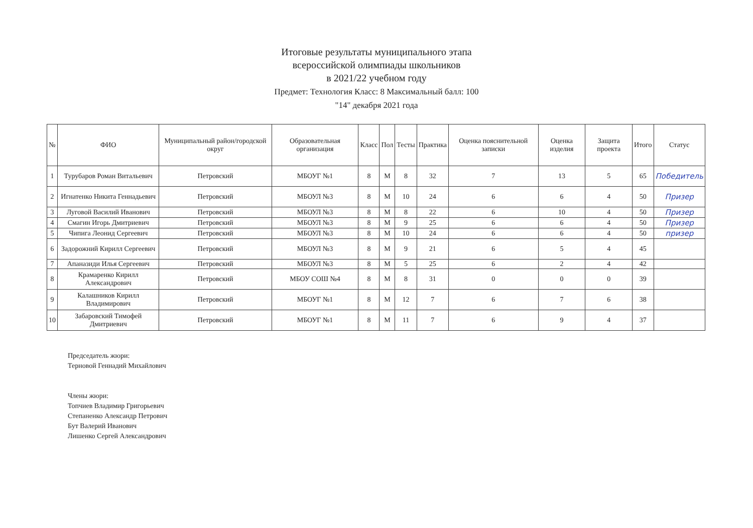Итоговые результаты муниципального этапа
всероссийской олимпиады школьников
в 2021/22 учебном году
Предмет: Технология Класс: 8 Максимальный балл: 100
"14" декабря 2021 года
| № | ФИО | Муниципальный район/городской округ | Образовательная организация | Класс | Пол | Тесты | Практика | Оценка пояснительной записки | Оценка изделия | Защита проекта | Итого | Статус |
| --- | --- | --- | --- | --- | --- | --- | --- | --- | --- | --- | --- | --- |
| 1 | Турубаров Роман Витальевич | Петровский | МБОУГ №1 | 8 | М | 8 | 32 | 7 | 13 | 5 | 65 | Победитель |
| 2 | Игнатенко Никита Геннадьевич | Петровский | МБОУЛ №3 | 8 | М | 10 | 24 | 6 | 6 | 4 | 50 | Призер |
| 3 | Луговой Василий Иванович | Петровский | МБОУЛ №3 | 8 | М | 8 | 22 | 6 | 10 | 4 | 50 | Призер |
| 4 | Смагин Игорь Дмитриевич | Петровский | МБОУЛ №3 | 8 | М | 9 | 25 | 6 | 6 | 4 | 50 | Призер |
| 5 | Чипига Леонид Сергеевич | Петровский | МБОУЛ №3 | 8 | М | 10 | 24 | 6 | 6 | 4 | 50 | призер |
| 6 | Задорожний Кирилл Сергеевич | Петровский | МБОУЛ №3 | 8 | М | 9 | 21 | 6 | 5 | 4 | 45 | |
| 7 | Апаназиди Илья Сергеевич | Петровский | МБОУЛ №3 | 8 | М | 5 | 25 | 6 | 2 | 4 | 42 | |
| 8 | Крамаренко Кирилл Александрович | Петровский | МБОУ СОШ №4 | 8 | М | 8 | 31 | 0 | 0 | 0 | 39 | |
| 9 | Калашников Кирилл Владимирович | Петровский | МБОУГ №1 | 8 | М | 12 | 7 | 6 | 7 | 6 | 38 | |
| 10 | Забаровский Тимофей Дмитриевич | Петровский | МБОУГ №1 | 8 | М | 11 | 7 | 6 | 9 | 4 | 37 | |
Председатель жюри:
Терновой Геннадий Михайлович
Члены жюри:
Топчиев Владимир Григорьевич
Степаненко Александр Петрович
Бут Валерий Иванович
Лишенко Сергей Александрович